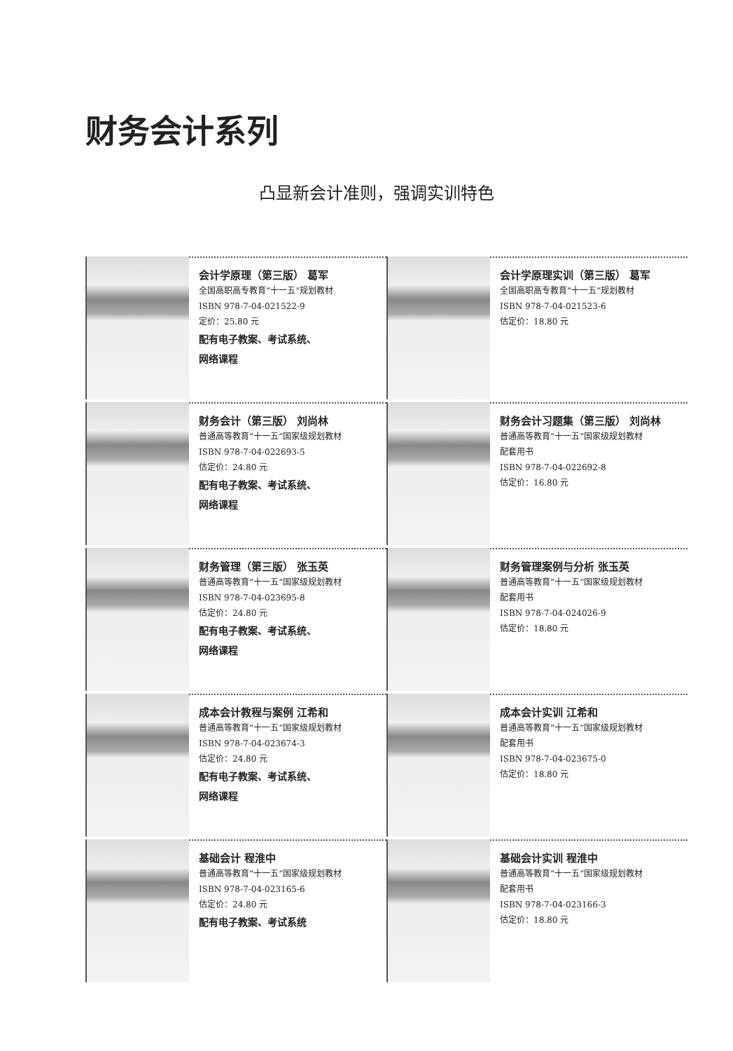财务会计系列
凸显新会计准则，强调实训特色
会计学原理（第三版） 葛军
全国高职高专教育“十一五”规划教材
ISBN 978-7-04-021522-9
定价：25.80 元
配有电子教案、考试系统、
网络课程
会计学原理实训（第三版） 葛军
全国高职高专教育“十一五”规划教材
ISBN 978-7-04-021523-6
估定价：18.80 元
财务会计（第三版） 刘尚林
普通高等教育“十一五”国家级规划教材
ISBN 978-7-04-022693-5
估定价：24.80 元
配有电子教案、考试系统、
网络课程
财务会计习题集（第三版） 刘尚林
普通高等教育“十一五”国家级规划教材
配套用书
ISBN 978-7-04-022692-8
估定价：16.80 元
财务管理（第三版） 张玉英
普通高等教育“十一五”国家级规划教材
ISBN 978-7-04-023695-8
估定价：24.80 元
配有电子教案、考试系统、
网络课程
财务管理案例与分析 张玉英
普通高等教育“十一五”国家级规划教材
配套用书
ISBN 978-7-04-024026-9
估定价：18.80 元
成本会计教程与案例 江希和
普通高等教育“十一五”国家级规划教材
ISBN 978-7-04-023674-3
估定价：24.80 元
配有电子教案、考试系统、
网络课程
成本会计实训 江希和
普通高等教育“十一五”国家级规划教材
配套用书
ISBN 978-7-04-023675-0
估定价：18.80 元
基础会计 程淮中
普通高等教育“十一五”国家级规划教材
ISBN 978-7-04-023165-6
估定价：24.80 元
配有电子教案、考试系统
基础会计实训 程淮中
普通高等教育“十一五”国家级规划教材
配套用书
ISBN 978-7-04-023166-3
估定价：18.80 元